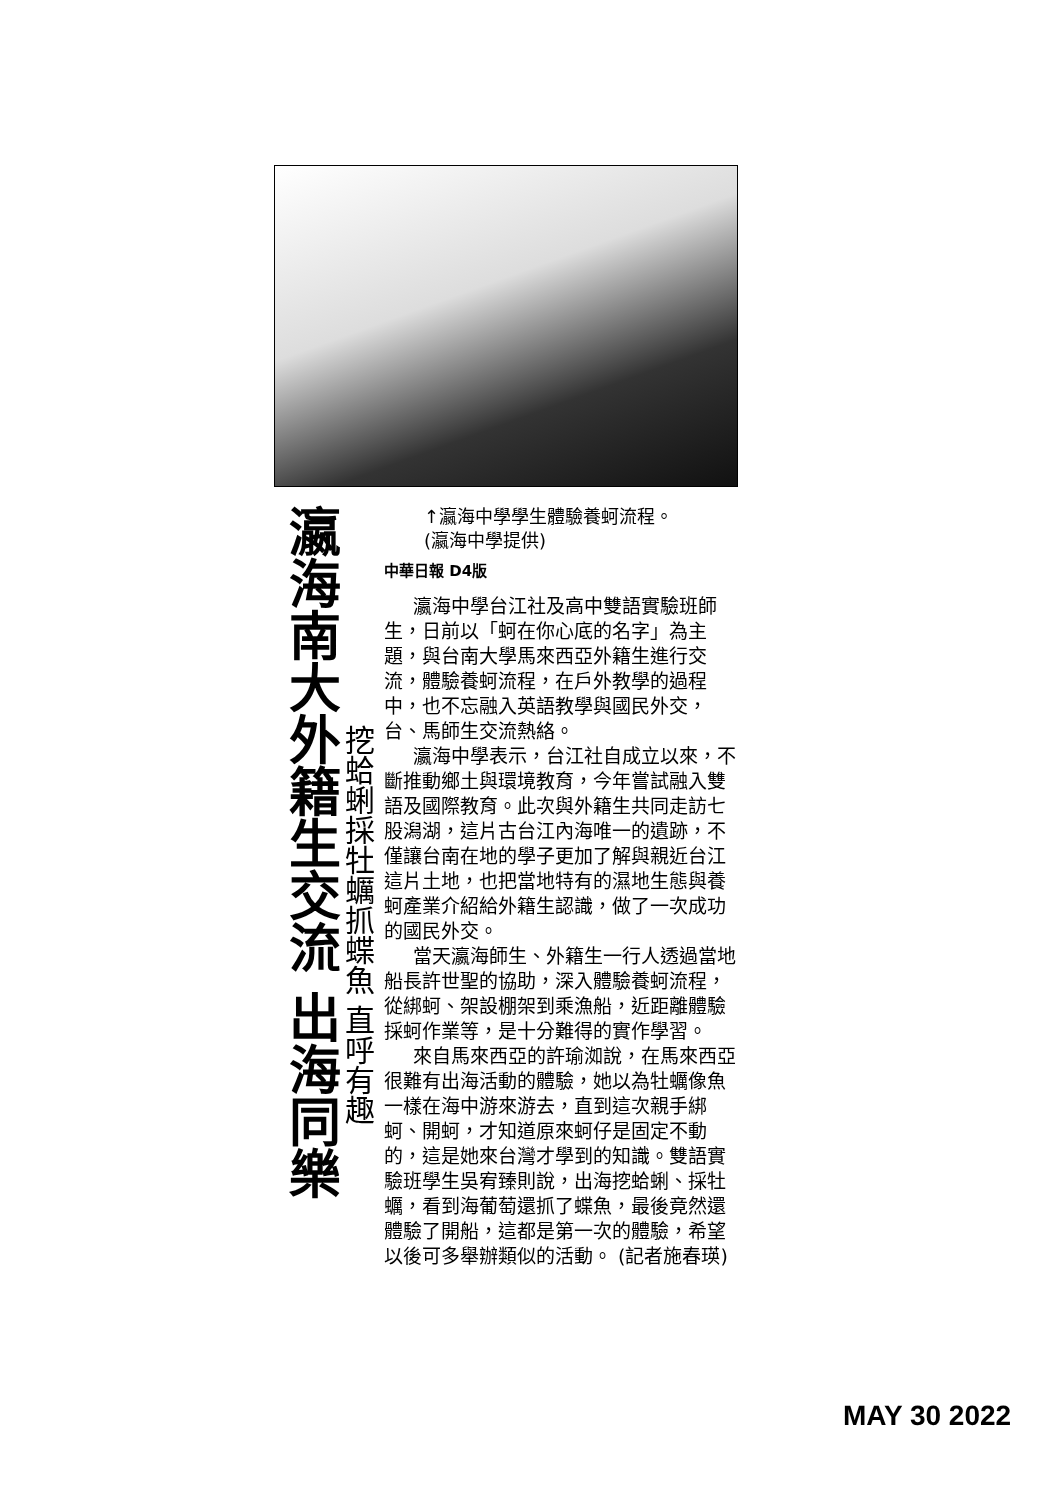瀛海南大外籍生交流 出海同樂
挖蛤蜊採牡蠣抓蝶魚 直呼有趣
↑瀛海中學學生體驗養蚵流程。
(瀛海中學提供)
中華日報 D4版
瀛海中學台江社及高中雙語實驗班師生，日前以「蚵在你心底的名字」為主題，與台南大學馬來西亞外籍生進行交流，體驗養蚵流程，在戶外教學的過程中，也不忘融入英語教學與國民外交，台、馬師生交流熱絡。
瀛海中學表示，台江社自成立以來，不斷推動鄉土與環境教育，今年嘗試融入雙語及國際教育。此次與外籍生共同走訪七股潟湖，這片古台江內海唯一的遺跡，不僅讓台南在地的學子更加了解與親近台江這片土地，也把當地特有的濕地生態與養蚵產業介紹給外籍生認識，做了一次成功的國民外交。
當天瀛海師生、外籍生一行人透過當地船長許世聖的協助，深入體驗養蚵流程，從綁蚵、架設棚架到乘漁船，近距離體驗採蚵作業等，是十分難得的實作學習。
來自馬來西亞的許瑜洳說，在馬來西亞很難有出海活動的體驗，她以為牡蠣像魚一樣在海中游來游去，直到這次親手綁蚵、開蚵，才知道原來蚵仔是固定不動的，這是她來台灣才學到的知識。雙語實驗班學生吳宥臻則說，出海挖蛤蜊、採牡蠣，看到海葡萄還抓了蝶魚，最後竟然還體驗了開船，這都是第一次的體驗，希望以後可多舉辦類似的活動。 (記者施春瑛)
MAY 30 2022